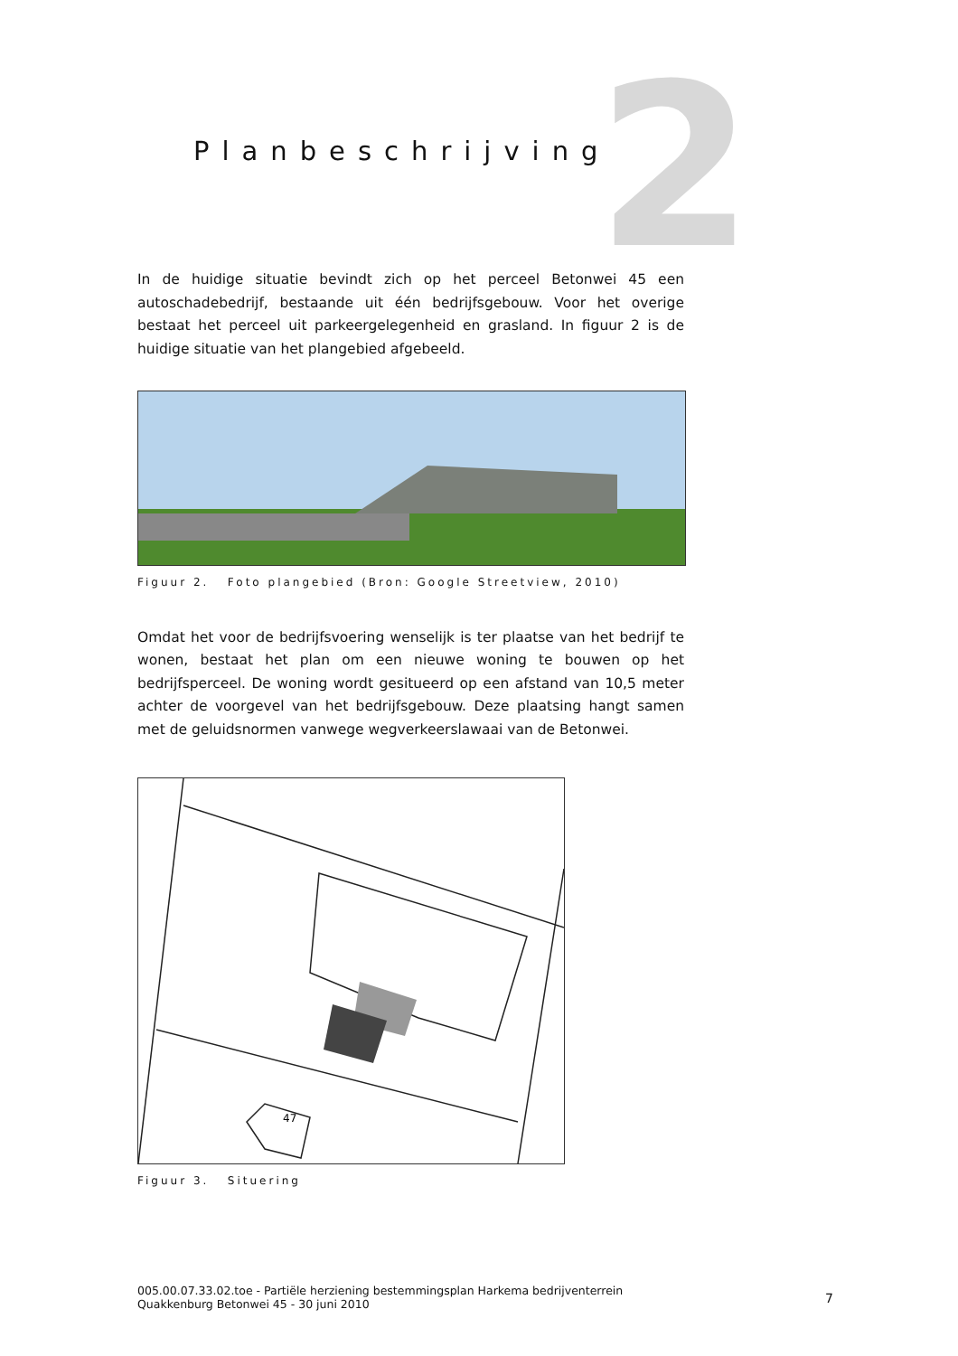2
Planbeschrijving
In de huidige situatie bevindt zich op het perceel Betonwei 45 een autoschadebedrijf, bestaande uit één bedrijfsgebouw. Voor het overige bestaat het perceel uit parkeergelegenheid en grasland. In figuur 2 is de huidige situatie van het plangebied afgebeeld.
Figuur 2. Foto plangebied (Bron: Google Streetview, 2010)
Omdat het voor de bedrijfsvoering wenselijk is ter plaatse van het bedrijf te wonen, bestaat het plan om een nieuwe woning te bouwen op het bedrijfsperceel. De woning wordt gesitueerd op een afstand van 10,5 meter achter de voorgevel van het bedrijfsgebouw. Deze plaatsing hangt samen met de geluidsnormen vanwege wegverkeerslawaai van de Betonwei.
47
Figuur 3. Situering
005.00.07.33.02.toe - Partiële herziening bestemmingsplan Harkema bedrijventerrein Quakkenburg Betonwei 45 - 30 juni 2010
7